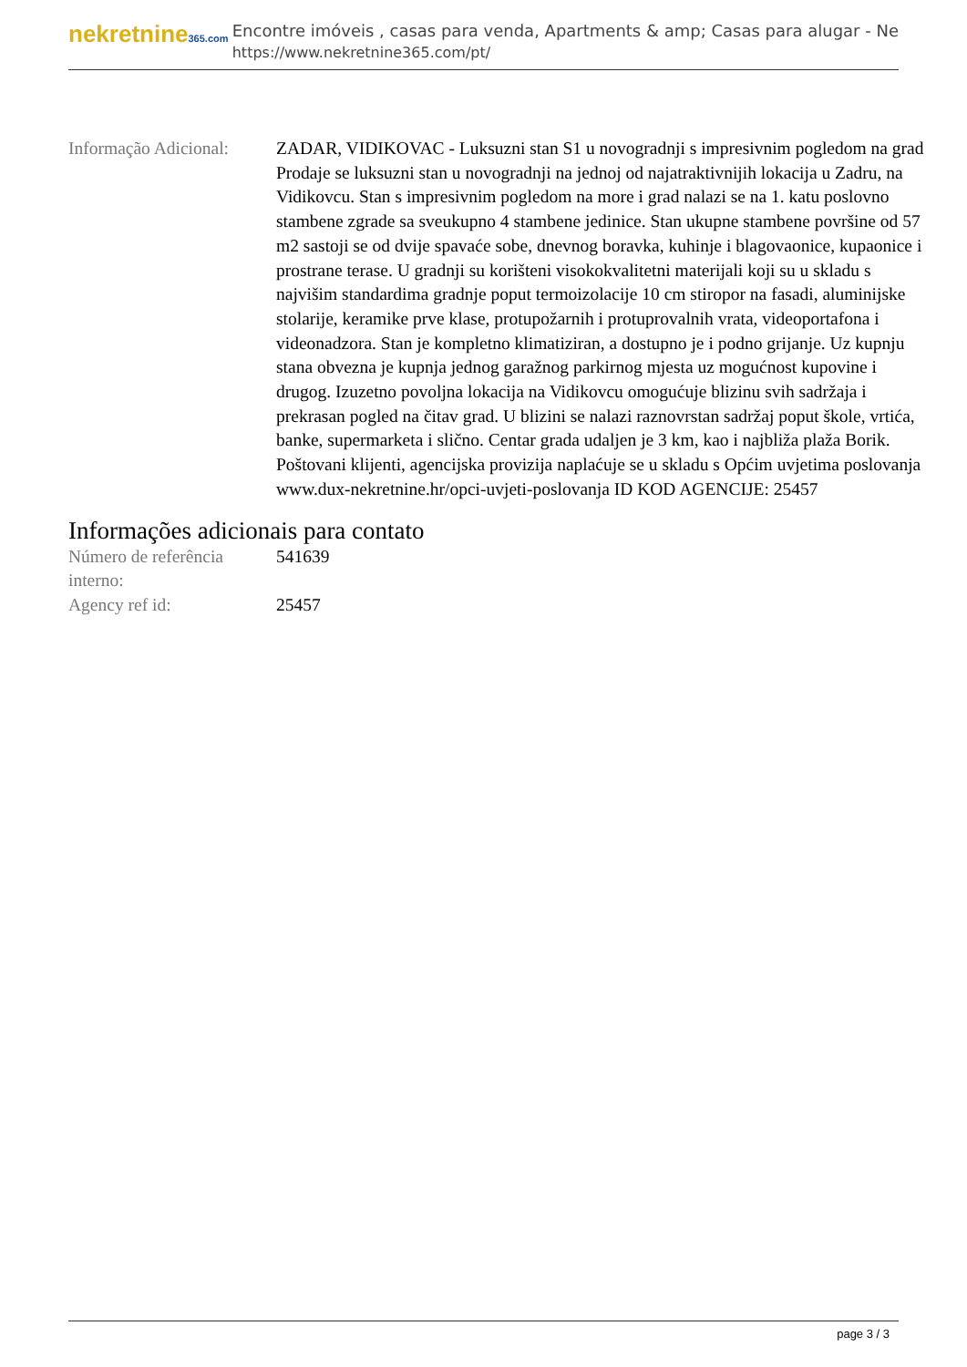nekretnine365.com
Encontre imóveis , casas para venda, Apartments & amp; Casas para alugar - Ne
https://www.nekretnine365.com/pt/
| Informação Adicional: | ZADAR, VIDIKOVAC - Luksuzni stan S1 u novogradnji s impresivnim pogledom na grad Prodaje se luksuzni stan u novogradnji na jednoj od najatraktivnijih lokacija u Zadru, na Vidikovcu. Stan s impresivnim pogledom na more i grad nalazi se na 1. katu poslovno stambene zgrade sa sveukupno 4 stambene jedinice. Stan ukupne stambene površine od 57 m2 sastoji se od dvije spavaće sobe, dnevnog boravka, kuhinje i blagovaonice, kupaonice i prostrane terase. U gradnji su korišteni visokokvalitetni materijali koji su u skladu s najvišim standardima gradnje poput termoizolacije 10 cm stiropor na fasadi, aluminijske stolarije, keramike prve klase, protupožarnih i protuprovalnih vrata, videoportafona i videonadzora. Stan je kompletno klimatiziran, a dostupno je i podno grijanje. Uz kupnju stana obvezna je kupnja jednog garažnog parkirnog mjesta uz mogućnost kupovine i drugog. Izuzetno povoljna lokacija na Vidikovcu omogućuje blizinu svih sadržaja i prekrasan pogled na čitav grad. U blizini se nalazi raznovrstan sadržaj poput škole, vrtića, banke, supermarketa i slično. Centar grada udaljen je 3 km, kao i najbliža plaža Borik. Poštovani klijenti, agencijska provizija naplaćuje se u skladu s Općim uvjetima poslovanja www.dux-nekretnine.hr/opci-uvjeti-poslovanja ID KOD AGENCIJE: 25457 |
Informações adicionais para contato
| Número de referência interno: | 541639 |
| Agency ref id: | 25457 |
page 3 / 3